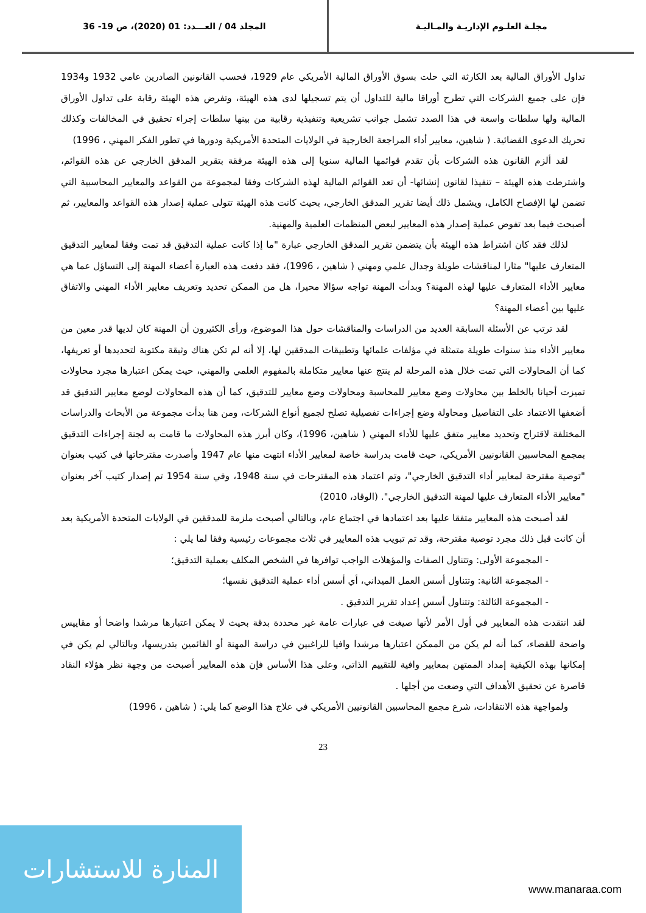مجلـة العلـوم الإداريـة والمـاليـة
المجلد 04 / العـــدد: 01 (2020)، ص 19- 36
تداول الأوراق المالية بعد الكارثة التي حلت بسوق الأوراق المالية الأمريكي عام 1929، فحسب القانونين الصادرين عامي 1932 و1934 فإن على جميع الشركات التي تطرح أوراقا مالية للتداول أن يتم تسجيلها لدى هذه الهيئة، وتفرض هذه الهيئة رقابة على تداول الأوراق المالية ولها سلطات واسعة في هذا الصدد تشمل جوانب تشريعية وتنفيذية رقابية من بينها سلطات إجراء تحقيق في المخالفات وكذلك تحريك الدعوى القضائية. ( شاهين، معايير أداء المراجعة الخارجية في الولايات المتحدة الأمريكية ودورها في تطور الفكر المهني ، 1996)
لقد ألزم القانون هذه الشركات بأن تقدم قوائمها المالية سنويا إلى هذه الهيئة مرفقة بتقرير المدقق الخارجي عن هذه القوائم، واشترطت هذه الهيئة – تنفيذا لقانون إنشائها- أن تعد القوائم المالية لهذه الشركات وفقا لمجموعة من القواعد والمعايير المحاسبية التي تضمن لها الإفصاح الكامل، ويشمل ذلك أيضا تقرير المدقق الخارجي، بحيث كانت هذه الهيئة تتولى عملية إصدار هذه القواعد والمعايير، ثم أصبحت فيما بعد تفوض عملية إصدار هذه المعايير لبعض المنظمات العلمية والمهنية.
لذلك فقد كان اشتراط هذه الهيئة بأن يتضمن تقرير المدقق الخارجي عبارة "ما إذا كانت عملية التدقيق قد تمت وفقا لمعايير التدقيق المتعارف عليها" مثارا لمناقشات طويلة وجدال علمي ومهني ( شاهين ، 1996)، فقد دفعت هذه العبارة أعضاء المهنة إلى التساؤل عما هي معايير الأداء المتعارف عليها لهذه المهنة؟ وبدأت المهنة تواجه سؤالا محيرا، هل من الممكن تحديد وتعريف معايير الأداء المهني والاتفاق عليها بين أعضاء المهنة؟
لقد ترتب عن الأسئلة السابقة العديد من الدراسات والمناقشات حول هذا الموضوع، ورأى الكثيرون أن المهنة كان لديها قدر معين من معايير الأداء منذ سنوات طويلة متمثلة في مؤلفات علمائها وتطبيقات المدققين لها، إلا أنه لم تكن هناك وثيقة مكتوبة لتحديدها أو تعريفها، كما أن المحاولات التي تمت خلال هذه المرحلة لم ينتج عنها معايير متكاملة بالمفهوم العلمي والمهني، حيث يمكن اعتبارها مجرد محاولات تميزت أحيانا بالخلط بين محاولات وضع معايير للمحاسبة ومحاولات وضع معايير للتدقيق، كما أن هذه المحاولات لوضع معايير التدقيق قد أضعفها الاعتماد على التفاصيل ومحاولة وضع إجراءات تفصيلية تصلح لجميع أنواع الشركات، ومن هنا بدأت مجموعة من الأبحاث والدراسات المختلفة لاقتراح وتحديد معايير متفق عليها للأداء المهني ( شاهين، 1996)، وكان أبرز هذه المحاولات ما قامت به لجنة إجراءات التدقيق بمجمع المحاسبين القانونيين الأمريكي، حيث قامت بدراسة خاصة لمعايير الأداء انتهت منها عام 1947 وأصدرت مقترحاتها في كتيب بعنوان "توصية مقترحة لمعايير أداء التدقيق الخارجي"، وتم اعتماد هذه المقترحات في سنة 1948، وفي سنة 1954 تم إصدار كتيب آخر بعنوان "معايير الأداء المتعارف عليها لمهنة التدقيق الخارجي". (الوقاد، 2010)
لقد أصبحت هذه المعايير متفقا عليها بعد اعتمادها في اجتماع عام، وبالتالي أصبحت ملزمة للمدققين في الولايات المتحدة الأمريكية بعد أن كانت قبل ذلك مجرد توصية مقترحة، وقد تم تبويب هذه المعايير في ثلاث مجموعات رئيسية وفقا لما يلي :
- المجموعة الأولى: وتتناول الصفات والمؤهلات الواجب توافرها في الشخص المكلف بعملية التدقيق؛
- المجموعة الثانية: وتتناول أسس العمل الميداني، أي أسس أداء عملية التدقيق نفسها؛
- المجموعة الثالثة: وتتناول أسس إعداد تقرير التدقيق .
لقد انتقدت هذه المعايير في أول الأمر لأنها صيغت في عبارات عامة غير محددة بدقة بحيث لا يمكن اعتبارها مرشدا واضحا أو مقاييس واضحة للقضاء، كما أنه لم يكن من الممكن اعتبارها مرشدا وافيا للراغبين في دراسة المهنة أو القائمين بتدريسها، وبالتالي لم يكن في إمكانها بهذه الكيفية إمداد الممتهن بمعايير وافية للتقييم الذاتي، وعلى هذا الأساس فإن هذه المعايير أصبحت من وجهة نظر هؤلاء النقاد قاصرة عن تحقيق الأهداف التي وضعت من أجلها .
ولمواجهة هذه الانتقادات، شرع مجمع المحاسبين القانونيين الأمريكي في علاج هذا الوضع كما يلي: ( شاهين ، 1996)
23
المنارة للاستشارات
www.manaraa.com